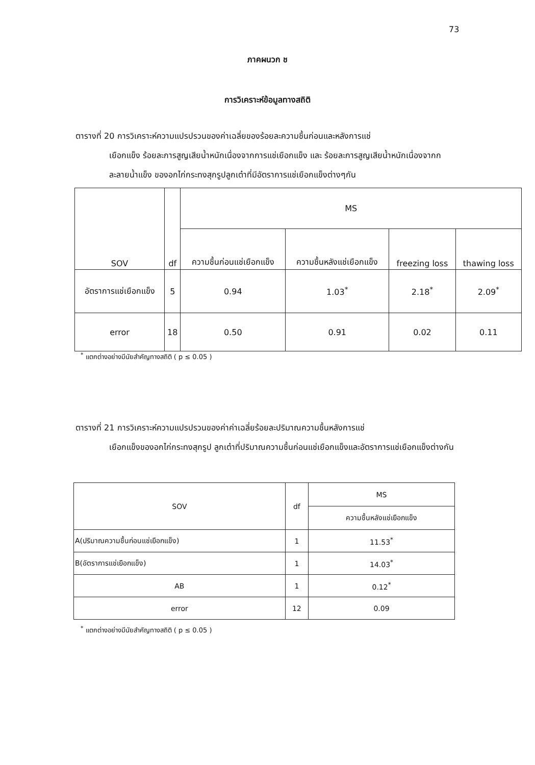73
ภาคผนวก ช
การวิเคราะห์ข้อมูลทางสถิติ
ตารางที่ 20 การวิเคราะห์ความแปรปรวนของค่าเฉลี่ยของร้อยละความชื้นก่อนและหลังการแช่
เยือกแข็ง ร้อยละการสูญเสียน้ำหนักเนื่องจากการแช่เยือกแข็ง และ ร้อยละการสูญเสียน้ำหนักเนื่องจากกละลายน้ำแข็ง ของอกไก่กระทงสุกรูปลูกเต๋าที่มีอัตราการแช่เยือกแข็งต่างๆกัน
| SOV | df | MS | | | |
| --- | --- | --- | --- | --- | --- |
| | | ความชื้นก่อนแช่เยือกแข็ง | ความชื้นหลังแช่เยือกแข็ง | freezing loss | thawing loss |
| อัตราการแช่เยือกแข็ง | 5 | 0.94 | 1.03<sup>*</sup> | 2.18<sup>*</sup> | 2.09<sup>*</sup> |
| error | 18 | 0.50 | 0.91 | 0.02 | 0.11 |
<sup>*</sup> แตกต่างอย่างมีนัยสำคัญทางสถิติ ( p ≤ 0.05 )
ตารางที่ 21 การวิเคราะห์ความแปรปรวนของค่าค่าเฉลี่ยร้อยละปริมาณความชื้นหลังการแช่
เยือกแข็งของอกไก่กระทงสุกรูป ลูกเต๋าที่ปริมาณความชื้นก่อนแช่เยือกแข็งและอัตราการแช่เยือกแข็งต่างกัน
| SOV | df | MS |
| --- | --- | --- |
| | | ความชื้นหลังแช่เยือกแข็ง |
| A(ปริมาณความชื้นก่อนแช่เยือกแข็ง) | 1 | 11.53<sup>*</sup> |
| B(อัตราการแช่เยือกแข็ง) | 1 | 14.03<sup>*</sup> |
| AB | 1 | 0.12<sup>*</sup> |
| error | 12 | 0.09 |
<sup>*</sup> แตกต่างอย่างมีนัยสำคัญทางสถิติ ( p ≤ 0.05 )